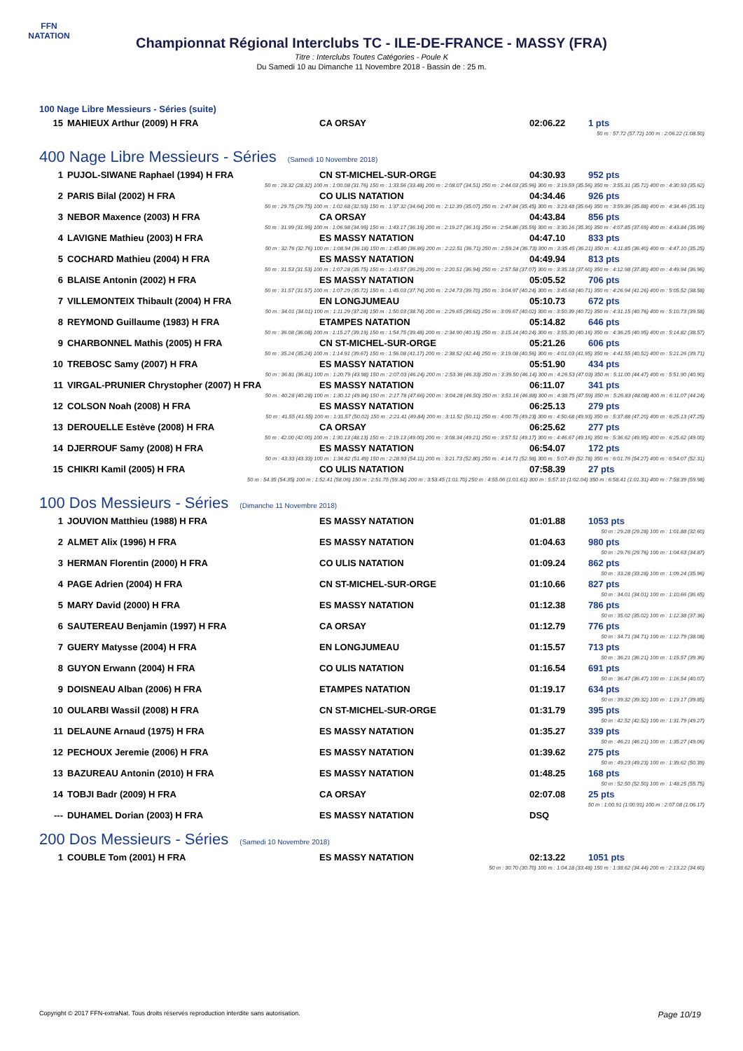FFN
NATATION
Championnat Régional Interclubs TC - ILE-DE-FRANCE - MASSY (FRA)
Titre : Interclubs Toutes Catégories - Poule K
Du Samedi 10 au Dimanche 11 Novembre 2018 - Bassin de : 25 m.
100 Nage Libre Messieurs - Séries (suite)
| 15 | MAHIEUX Arthur (2009) H FRA | CA ORSAY | 02:06.22 | 1 pts |
| 50 m : 57.72 (57.72) 100 m : 2:06.22 (1:08.50) | | | | |
400 Nage Libre Messieurs - Séries (Samedi 10 Novembre 2018)
| 1 | PUJOL-SIWANE Raphael (1994) H FRA | CN ST-MICHEL-SUR-ORGE | 04:30.93 | 952 pts |
| 50 m : 28.32 (28.32) 100 m : 1:00.08 (31.76) 150 m : 1:33.56 (33.48) 200 m : 2:08.07 (34.51) 250 m : 2:44.03 (35.96) 300 m : 3:19.59 (35.56) 350 m : 3:55.31 (35.72) 400 m : 4:30.93 (35.62) | | | | |
| 2 | PARIS Bilal (2002) H FRA | CO ULIS NATATION | 04:34.46 | 926 pts |
| 50 m : 29.75 (29.75) 100 m : 1:02.68 (32.93) 150 m : 1:37.32 (34.64) 200 m : 2:12.39 (35.07) 250 m : 2:47.84 (35.45) 300 m : 3:23.48 (35.64) 350 m : 3:59.36 (35.88) 400 m : 4:34.46 (35.10) | | | | |
| 3 | NEBOR Maxence (2003) H FRA | CA ORSAY | 04:43.84 | 856 pts |
| 50 m : 31.99 (31.99) 100 m : 1:06.98 (34.99) 150 m : 1:43.17 (36.19) 200 m : 2:19.27 (36.10) 250 m : 2:54.86 (35.59) 300 m : 3:30.16 (35.30) 350 m : 4:07.85 (37.69) 400 m : 4:43.84 (35.99) | | | | |
| 4 | LAVIGNE Mathieu (2003) H FRA | ES MASSY NATATION | 04:47.10 | 833 pts |
| 50 m : 32.76 (32.76) 100 m : 1:08.94 (36.18) 150 m : 1:45.80 (36.86) 200 m : 2:22.51 (36.71) 250 m : 2:59.24 (36.73) 300 m : 3:35.45 (36.21) 350 m : 4:11.85 (36.40) 400 m : 4:47.10 (35.25) | | | | |
| 5 | COCHARD Mathieu (2004) H FRA | ES MASSY NATATION | 04:49.94 | 813 pts |
| 50 m : 31.53 (31.53) 100 m : 1:07.28 (35.75) 150 m : 1:43.57 (36.29) 200 m : 2:20.51 (36.94) 250 m : 2:57.58 (37.07) 300 m : 3:35.18 (37.60) 350 m : 4:12.98 (37.80) 400 m : 4:49.94 (36.96) | | | | |
| 6 | BLAISE Antonin (2002) H FRA | ES MASSY NATATION | 05:05.52 | 706 pts |
| 50 m : 31.57 (31.57) 100 m : 1:07.29 (35.72) 150 m : 1:45.03 (37.74) 200 m : 2:24.73 (39.70) 250 m : 3:04.97 (40.24) 300 m : 3:45.68 (40.71) 350 m : 4:26.94 (41.26) 400 m : 5:05.52 (38.58) | | | | |
| 7 | VILLEMONTEIX Thibault (2004) H FRA | EN LONGJUMEAU | 05:10.73 | 672 pts |
| 50 m : 34.01 (34.01) 100 m : 1:11.29 (37.28) 150 m : 1:50.03 (38.74) 200 m : 2:29.65 (39.62) 250 m : 3:09.67 (40.02) 300 m : 3:50.39 (40.72) 350 m : 4:31.15 (40.76) 400 m : 5:10.73 (39.58) | | | | |
| 8 | REYMOND Guillaume (1983) H FRA | ETAMPES NATATION | 05:14.82 | 646 pts |
| 50 m : 36.08 (36.08) 100 m : 1:15.27 (39.19) 150 m : 1:54.75 (39.48) 200 m : 2:34.90 (40.15) 250 m : 3:15.14 (40.24) 300 m : 3:55.30 (40.16) 350 m : 4:36.25 (40.95) 400 m : 5:14.82 (38.57) | | | | |
| 9 | CHARBONNEL Mathis (2005) H FRA | CN ST-MICHEL-SUR-ORGE | 05:21.26 | 606 pts |
| 50 m : 35.24 (35.24) 100 m : 1:14.91 (39.67) 150 m : 1:56.08 (41.17) 200 m : 2:38.52 (42.44) 250 m : 3:19.08 (40.56) 300 m : 4:01.03 (41.95) 350 m : 4:41.55 (40.52) 400 m : 5:21.26 (39.71) | | | | |
| 10 | TREBOSC Samy (2007) H FRA | ES MASSY NATATION | 05:51.90 | 434 pts |
| 50 m : 36.81 (36.81) 100 m : 1:20.79 (43.98) 150 m : 2:07.03 (46.24) 200 m : 2:53.36 (46.33) 250 m : 3:39.50 (46.14) 300 m : 4:26.53 (47.03) 350 m : 5:11.00 (44.47) 400 m : 5:51.90 (40.90) | | | | |
| 11 | VIRGAL-PRUNIER Chrystopher (2007) H FRA | ES MASSY NATATION | 06:11.07 | 341 pts |
| 50 m : 40.28 (40.28) 100 m : 1:30.12 (49.84) 150 m : 2:17.78 (47.66) 200 m : 3:04.28 (46.50) 250 m : 3:51.16 (46.88) 300 m : 4:38.75 (47.59) 350 m : 5:26.83 (48.08) 400 m : 6:11.07 (44.24) | | | | |
| 12 | COLSON Noah (2008) H FRA | ES MASSY NATATION | 06:25.13 | 279 pts |
| 50 m : 41.55 (41.55) 100 m : 1:31.57 (50.02) 150 m : 2:21.41 (49.84) 200 m : 3:11.52 (50.11) 250 m : 4:00.75 (49.23) 300 m : 4:50.68 (49.93) 350 m : 5:37.88 (47.20) 400 m : 6:25.13 (47.25) | | | | |
| 13 | DEROUELLE Estève (2008) H FRA | CA ORSAY | 06:25.62 | 277 pts |
| 50 m : 42.00 (42.00) 100 m : 1:30.13 (48.13) 150 m : 2:19.13 (49.00) 200 m : 3:08.34 (49.21) 250 m : 3:57.51 (49.17) 300 m : 4:46.67 (49.16) 350 m : 5:36.62 (49.95) 400 m : 6:25.62 (49.00) | | | | |
| 14 | DJERROUF Samy (2008) H FRA | ES MASSY NATATION | 06:54.07 | 172 pts |
| 50 m : 43.33 (43.33) 100 m : 1:34.82 (51.49) 150 m : 2:28.93 (54.11) 200 m : 3:21.73 (52.80) 250 m : 4:14.71 (52.98) 300 m : 5:07.49 (52.78) 350 m : 6:01.76 (54.27) 400 m : 6:54.07 (52.31) | | | | |
| 15 | CHIKRI Kamil (2005) H FRA | CO ULIS NATATION | 07:58.39 | 27 pts |
| 50 m : 54.35 (54.35) 100 m : 1:52.41 (58.06) 150 m : 2:51.75 (59.34) 200 m : 3:53.45 (1:01.70) 250 m : 4:55.06 (1:01.61) 300 m : 5:57.10 (1:02.04) 350 m : 6:58.41 (1:01.31) 400 m : 7:58.39 (59.98) | | | | |
100 Dos Messieurs - Séries (Dimanche 11 Novembre 2018)
| 1 | JOUVION Matthieu (1988) H FRA | ES MASSY NATATION | 01:01.88 | 1053 pts |
| 50 m : 29.28 (29.28) 100 m : 1:01.88 (32.60) | | | | |
| 2 | ALMET Alix (1996) H FRA | ES MASSY NATATION | 01:04.63 | 980 pts |
| 50 m : 29.76 (29.76) 100 m : 1:04.63 (34.87) | | | | |
| 3 | HERMAN Florentin (2000) H FRA | CO ULIS NATATION | 01:09.24 | 862 pts |
| 50 m : 33.28 (33.28) 100 m : 1:09.24 (35.96) | | | | |
| 4 | PAGE Adrien (2004) H FRA | CN ST-MICHEL-SUR-ORGE | 01:10.66 | 827 pts |
| 50 m : 34.01 (34.01) 100 m : 1:10.66 (36.65) | | | | |
| 5 | MARY David (2000) H FRA | ES MASSY NATATION | 01:12.38 | 786 pts |
| 50 m : 35.02 (35.02) 100 m : 1:12.38 (37.36) | | | | |
| 6 | SAUTEREAU Benjamin (1997) H FRA | CA ORSAY | 01:12.79 | 776 pts |
| 50 m : 34.71 (34.71) 100 m : 1:12.79 (38.08) | | | | |
| 7 | GUERY Matysse (2004) H FRA | EN LONGJUMEAU | 01:15.57 | 713 pts |
| 50 m : 36.21 (36.21) 100 m : 1:15.57 (39.36) | | | | |
| 8 | GUYON Erwann (2004) H FRA | CO ULIS NATATION | 01:16.54 | 691 pts |
| 50 m : 36.47 (36.47) 100 m : 1:16.54 (40.07) | | | | |
| 9 | DOISNEAU Alban (2006) H FRA | ETAMPES NATATION | 01:19.17 | 634 pts |
| 50 m : 39.32 (39.32) 100 m : 1:19.17 (39.85) | | | | |
| 10 | OULARBI Wassil (2008) H FRA | CN ST-MICHEL-SUR-ORGE | 01:31.79 | 395 pts |
| 50 m : 42.52 (42.52) 100 m : 1:31.79 (49.27) | | | | |
| 11 | DELAUNE Arnaud (1975) H FRA | ES MASSY NATATION | 01:35.27 | 339 pts |
| 50 m : 46.21 (46.21) 100 m : 1:35.27 (49.06) | | | | |
| 12 | PECHOUX Jeremie (2006) H FRA | ES MASSY NATATION | 01:39.62 | 275 pts |
| 50 m : 49.23 (49.23) 100 m : 1:39.62 (50.39) | | | | |
| 13 | BAZUREAU Antonin (2010) H FRA | ES MASSY NATATION | 01:48.25 | 168 pts |
| 50 m : 52.50 (52.50) 100 m : 1:48.25 (55.75) | | | | |
| 14 | TOBJI Badr (2009) H FRA | CA ORSAY | 02:07.08 | 25 pts |
| 50 m : 1:00.91 (1:00.91) 100 m : 2:07.08 (1:06.17) | | | | |
| --- | DUHAMEL Dorian (2003) H FRA | ES MASSY NATATION | DSQ | |
200 Dos Messieurs - Séries (Samedi 10 Novembre 2018)
| 1 | COUBLE Tom (2001) H FRA | ES MASSY NATATION | 02:13.22 | 1051 pts |
| 50 m : 30.70 (30.70) 100 m : 1:04.18 (33.48) 150 m : 1:38.62 (34.44) 200 m : 2:13.22 (34.60) | | | | |
Copyright © 2017 FFN-extraNat. Tous droits réservés reproduction interdite sans autorisation. Page 10/19